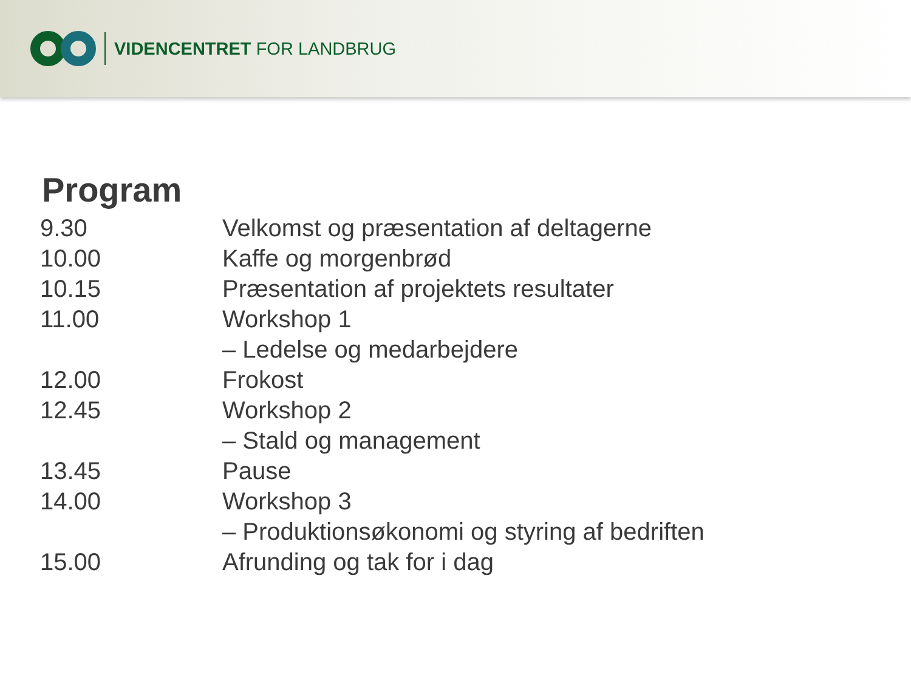VIDENCENTRET FOR LANDBRUG
Program
| 9.30 | Velkomst og præsentation af deltagerne |
| 10.00 | Kaffe og morgenbrød |
| 10.15 | Præsentation af projektets resultater |
| 11.00 | Workshop 1 |
| | – Ledelse og medarbejdere |
| 12.00 | Frokost |
| 12.45 | Workshop 2 |
| | – Stald og management |
| 13.45 | Pause |
| 14.00 | Workshop 3 |
| | – Produktionsøkonomi og styring af bedriften |
| 15.00 | Afrunding og tak for i dag |